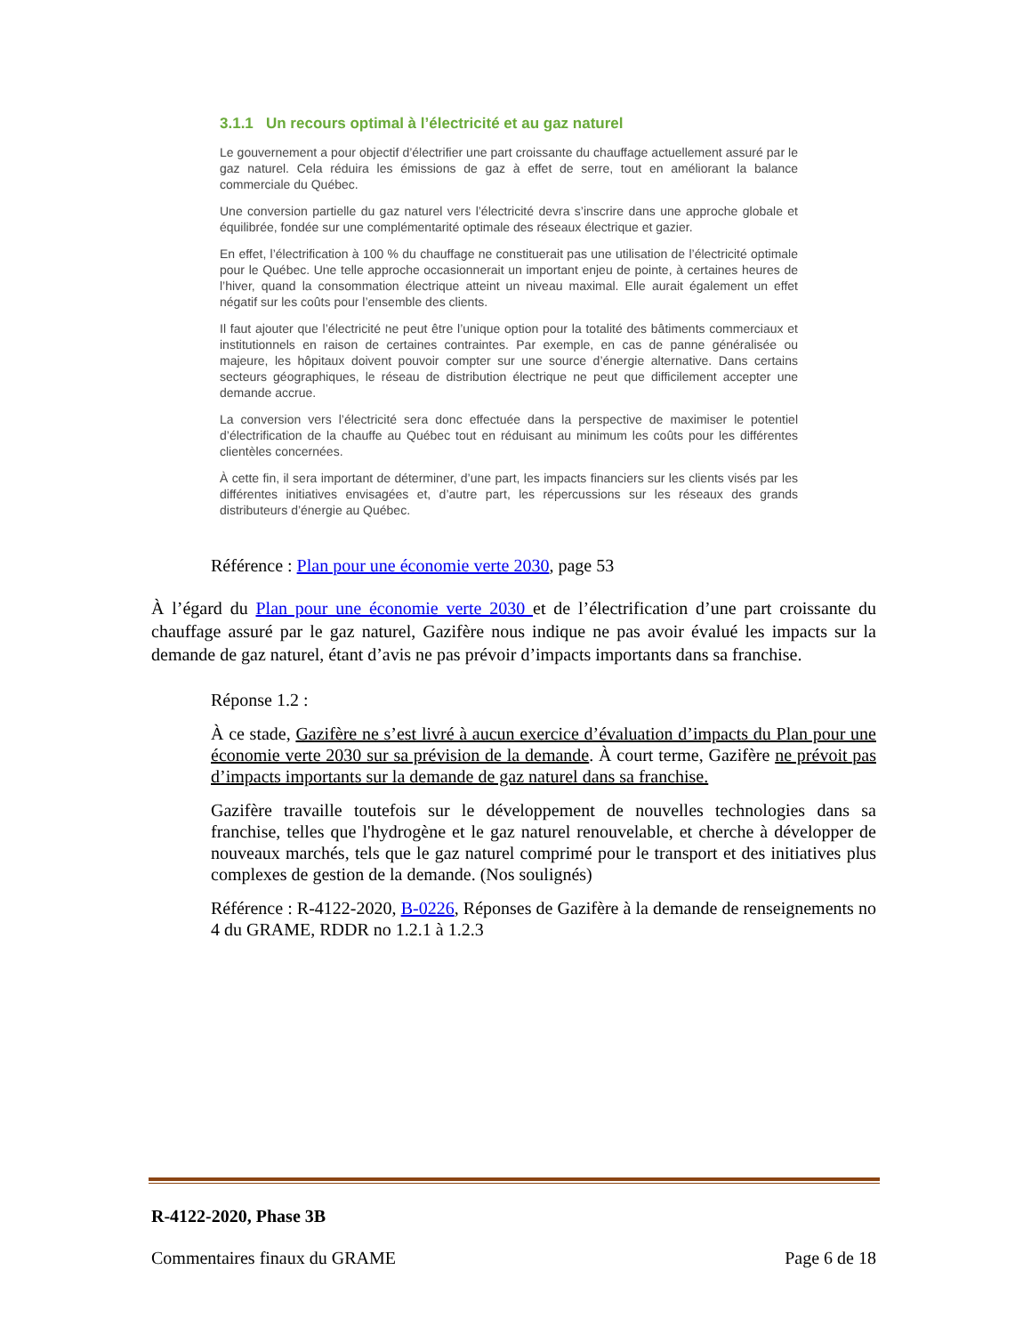3.1.1 Un recours optimal à l’électricité et au gaz naturel
Le gouvernement a pour objectif d’électrifier une part croissante du chauffage actuellement assuré par le gaz naturel. Cela réduira les émissions de gaz à effet de serre, tout en améliorant la balance commerciale du Québec.
Une conversion partielle du gaz naturel vers l’électricité devra s’inscrire dans une approche globale et équilibrée, fondée sur une complémentarité optimale des réseaux électrique et gazier.
En effet, l’électrification à 100 % du chauffage ne constituerait pas une utilisation de l’électricité optimale pour le Québec. Une telle approche occasionnerait un important enjeu de pointe, à certaines heures de l’hiver, quand la consommation électrique atteint un niveau maximal. Elle aurait également un effet négatif sur les coûts pour l’ensemble des clients.
Il faut ajouter que l’électricité ne peut être l’unique option pour la totalité des bâtiments commerciaux et institutionnels en raison de certaines contraintes. Par exemple, en cas de panne généralisée ou majeure, les hôpitaux doivent pouvoir compter sur une source d’énergie alternative. Dans certains secteurs géographiques, le réseau de distribution électrique ne peut que difficilement accepter une demande accrue.
La conversion vers l’électricité sera donc effectuée dans la perspective de maximiser le potentiel d’électrification de la chauffe au Québec tout en réduisant au minimum les coûts pour les différentes clientèles concernées.
À cette fin, il sera important de déterminer, d’une part, les impacts financiers sur les clients visés par les différentes initiatives envisagées et, d’autre part, les répercussions sur les réseaux des grands distributeurs d’énergie au Québec.
Référence : Plan pour une économie verte 2030, page 53
À l’égard du Plan pour une économie verte 2030 et de l’électrification d’une part croissante du chauffage assuré par le gaz naturel, Gazifère nous indique ne pas avoir évalué les impacts sur la demande de gaz naturel, étant d’avis ne pas prévoir d’impacts importants dans sa franchise.
Réponse 1.2 :
À ce stade, Gazifère ne s’est livré à aucun exercice d’évaluation d’impacts du Plan pour une économie verte 2030 sur sa prévision de la demande. À court terme, Gazifère ne prévoit pas d’impacts importants sur la demande de gaz naturel dans sa franchise.
Gazifère travaille toutefois sur le développement de nouvelles technologies dans sa franchise, telles que l'hydrogène et le gaz naturel renouvelable, et cherche à développer de nouveaux marchés, tels que le gaz naturel comprimé pour le transport et des initiatives plus complexes de gestion de la demande. (Nos soulignés)
Référence : R-4122-2020, B-0226, Réponses de Gazifère à la demande de renseignements no 4 du GRAME, RDDR no 1.2.1 à 1.2.3
R-4122-2020, Phase 3B
Commentaires finaux du GRAME Page 6 de 18